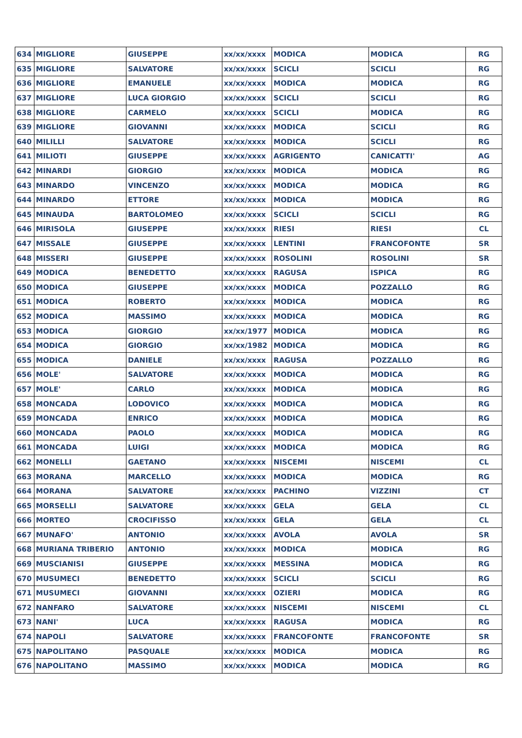| 634 | MIGLIORE | GIUSEPPE | xx/xx/xxxx | MODICA | MODICA | RG |
| 635 | MIGLIORE | SALVATORE | xx/xx/xxxx | SCICLI | SCICLI | RG |
| 636 | MIGLIORE | EMANUELE | xx/xx/xxxx | MODICA | MODICA | RG |
| 637 | MIGLIORE | LUCA GIORGIO | xx/xx/xxxx | SCICLI | SCICLI | RG |
| 638 | MIGLIORE | CARMELO | xx/xx/xxxx | SCICLI | MODICA | RG |
| 639 | MIGLIORE | GIOVANNI | xx/xx/xxxx | MODICA | SCICLI | RG |
| 640 | MILILLI | SALVATORE | xx/xx/xxxx | MODICA | SCICLI | RG |
| 641 | MILIOTI | GIUSEPPE | xx/xx/xxxx | AGRIGENTO | CANICATTI' | AG |
| 642 | MINARDI | GIORGIO | xx/xx/xxxx | MODICA | MODICA | RG |
| 643 | MINARDO | VINCENZO | xx/xx/xxxx | MODICA | MODICA | RG |
| 644 | MINARDO | ETTORE | xx/xx/xxxx | MODICA | MODICA | RG |
| 645 | MINAUDA | BARTOLOMEO | xx/xx/xxxx | SCICLI | SCICLI | RG |
| 646 | MIRISOLA | GIUSEPPE | xx/xx/xxxx | RIESI | RIESI | CL |
| 647 | MISSALE | GIUSEPPE | xx/xx/xxxx | LENTINI | FRANCOFONTE | SR |
| 648 | MISSERI | GIUSEPPE | xx/xx/xxxx | ROSOLINI | ROSOLINI | SR |
| 649 | MODICA | BENEDETTO | xx/xx/xxxx | RAGUSA | ISPICA | RG |
| 650 | MODICA | GIUSEPPE | xx/xx/xxxx | MODICA | POZZALLO | RG |
| 651 | MODICA | ROBERTO | xx/xx/xxxx | MODICA | MODICA | RG |
| 652 | MODICA | MASSIMO | xx/xx/xxxx | MODICA | MODICA | RG |
| 653 | MODICA | GIORGIO | xx/xx/1977 | MODICA | MODICA | RG |
| 654 | MODICA | GIORGIO | xx/xx/1982 | MODICA | MODICA | RG |
| 655 | MODICA | DANIELE | xx/xx/xxxx | RAGUSA | POZZALLO | RG |
| 656 | MOLE' | SALVATORE | xx/xx/xxxx | MODICA | MODICA | RG |
| 657 | MOLE' | CARLO | xx/xx/xxxx | MODICA | MODICA | RG |
| 658 | MONCADA | LODOVICO | xx/xx/xxxx | MODICA | MODICA | RG |
| 659 | MONCADA | ENRICO | xx/xx/xxxx | MODICA | MODICA | RG |
| 660 | MONCADA | PAOLO | xx/xx/xxxx | MODICA | MODICA | RG |
| 661 | MONCADA | LUIGI | xx/xx/xxxx | MODICA | MODICA | RG |
| 662 | MONELLI | GAETANO | xx/xx/xxxx | NISCEMI | NISCEMI | CL |
| 663 | MORANA | MARCELLO | xx/xx/xxxx | MODICA | MODICA | RG |
| 664 | MORANA | SALVATORE | xx/xx/xxxx | PACHINO | VIZZINI | CT |
| 665 | MORSELLI | SALVATORE | xx/xx/xxxx | GELA | GELA | CL |
| 666 | MORTEO | CROCIFISSO | xx/xx/xxxx | GELA | GELA | CL |
| 667 | MUNAFO' | ANTONIO | xx/xx/xxxx | AVOLA | AVOLA | SR |
| 668 | MURIANA TRIBERIO | ANTONIO | xx/xx/xxxx | MODICA | MODICA | RG |
| 669 | MUSCIANISI | GIUSEPPE | xx/xx/xxxx | MESSINA | MODICA | RG |
| 670 | MUSUMECI | BENEDETTO | xx/xx/xxxx | SCICLI | SCICLI | RG |
| 671 | MUSUMECI | GIOVANNI | xx/xx/xxxx | OZIERI | MODICA | RG |
| 672 | NANFARO | SALVATORE | xx/xx/xxxx | NISCEMI | NISCEMI | CL |
| 673 | NANI' | LUCA | xx/xx/xxxx | RAGUSA | MODICA | RG |
| 674 | NAPOLI | SALVATORE | xx/xx/xxxx | FRANCOFONTE | FRANCOFONTE | SR |
| 675 | NAPOLITANO | PASQUALE | xx/xx/xxxx | MODICA | MODICA | RG |
| 676 | NAPOLITANO | MASSIMO | xx/xx/xxxx | MODICA | MODICA | RG |